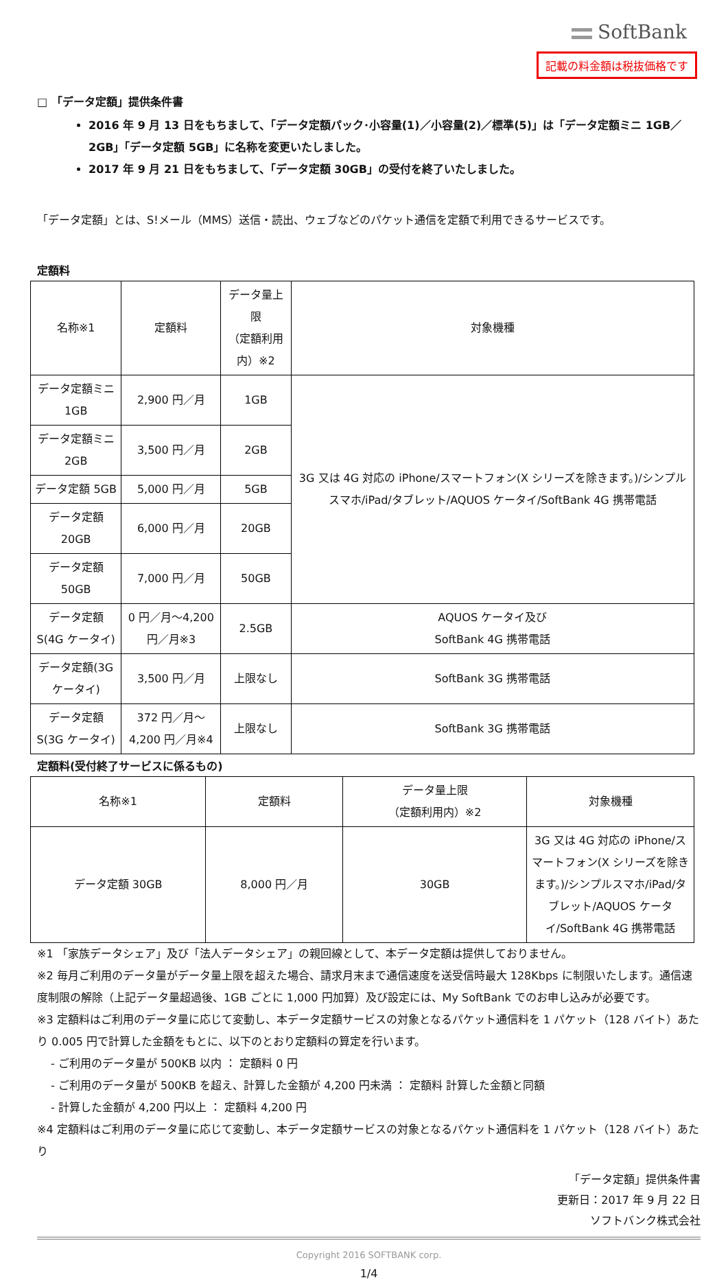SoftBank
記載の料金額は税抜価格です
□ 「データ定額」提供条件書
2016 年 9 月 13 日をもちまして、「データ定額パック･小容量(1)／小容量(2)／標準(5)」は「データ定額ミニ 1GB／2GB」「データ定額 5GB」に名称を変更いたしました。
2017 年 9 月 21 日をもちまして、「データ定額 30GB」の受付を終了いたしました。
「データ定額」とは、S!メール（MMS）送信・読出、ウェブなどのパケット通信を定額で利用できるサービスです。
定額料
| 名称※1 | 定額料 | データ量上限 （定額利用内）※2 | 対象機種 |
| --- | --- | --- | --- |
| データ定額ミニ 1GB | 2,900 円／月 | 1GB | 3G 又は 4G 対応の iPhone/スマートフォン(X シリーズを除きます。)/シンプルスマホ/iPad/タブレット/AQUOS ケータイ/SoftBank 4G 携帯電話 |
| データ定額ミニ 2GB | 3,500 円／月 | 2GB | |
| データ定額 5GB | 5,000 円／月 | 5GB | |
| データ定額 20GB | 6,000 円／月 | 20GB | |
| データ定額 50GB | 7,000 円／月 | 50GB | |
| データ定額 S(4G ケータイ) | 0 円／月～4,200 円／月※3 | 2.5GB | AQUOS ケータイ及び SoftBank 4G 携帯電話 |
| データ定額(3G ケータイ) | 3,500 円／月 | 上限なし | SoftBank 3G 携帯電話 |
| データ定額 S(3G ケータイ) | 372 円／月～4,200 円／月※4 | 上限なし | SoftBank 3G 携帯電話 |
定額料(受付終了サービスに係るもの)
| 名称※1 | 定額料 | データ量上限 （定額利用内）※2 | 対象機種 |
| --- | --- | --- | --- |
| データ定額 30GB | 8,000 円／月 | 30GB | 3G 又は 4G 対応の iPhone/スマートフォン(X シリーズを除きます。)/シンプルスマホ/iPad/タブレット/AQUOS ケータイ/SoftBank 4G 携帯電話 |
※1 「家族データシェア」及び「法人データシェア」の親回線として、本データ定額は提供しておりません。
※2 毎月ご利用のデータ量がデータ量上限を超えた場合、請求月末まで通信速度を送受信時最大 128Kbps に制限いたします。通信速度制限の解除（上記データ量超過後、1GB ごとに 1,000 円加算）及び設定には、My SoftBank でのお申し込みが必要です。
※3 定額料はご利用のデータ量に応じて変動し、本データ定額サービスの対象となるパケット通信料を 1 パケット（128 バイト）あたり 0.005 円で計算した金額をもとに、以下のとおり定額料の算定を行います。
- ご利用のデータ量が 500KB 以内 ： 定額料 0 円
- ご利用のデータ量が 500KB を超え、計算した金額が 4,200 円未満 ： 定額料 計算した金額と同額
- 計算した金額が 4,200 円以上 ： 定額料 4,200 円
※4 定額料はご利用のデータ量に応じて変動し、本データ定額サービスの対象となるパケット通信料を 1 パケット（128 バイト）あたり
「データ定額」提供条件書
更新日：2017 年 9 月 22 日
ソフトバンク株式会社
Copyright 2016 SOFTBANK corp.
1/4